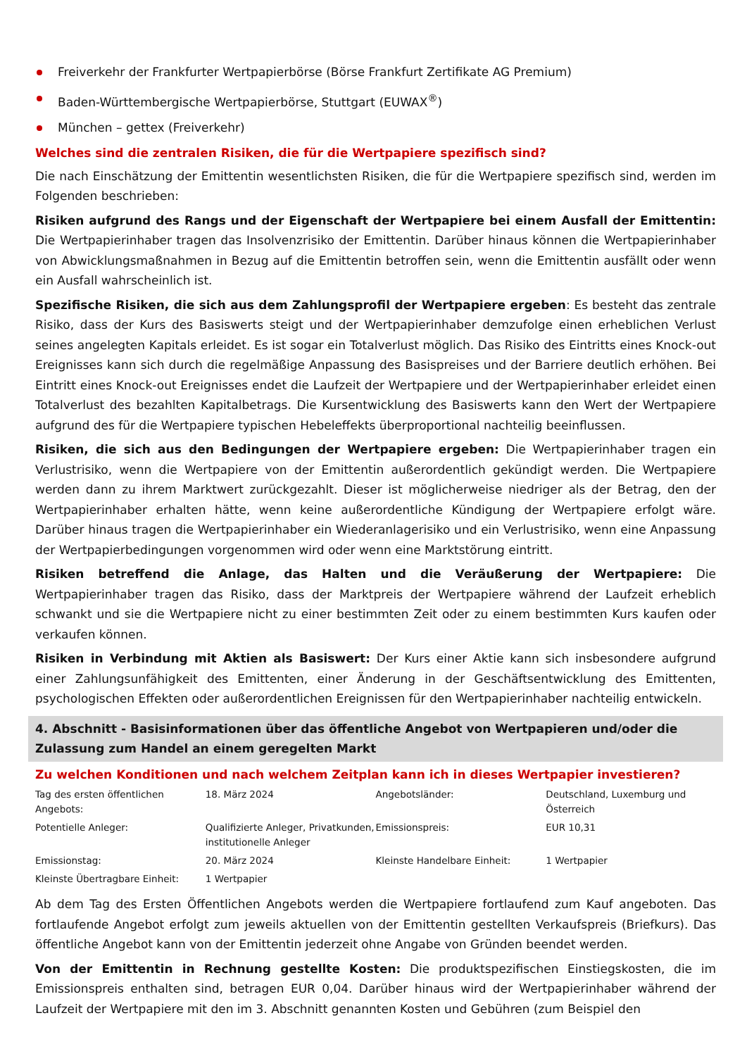Freiverkehr der Frankfurter Wertpapierbörse (Börse Frankfurt Zertifikate AG Premium)
Baden-Württembergische Wertpapierbörse, Stuttgart (EUWAX<sup>®</sup>)
München – gettex (Freiverkehr)
Welches sind die zentralen Risiken, die für die Wertpapiere spezifisch sind?
Die nach Einschätzung der Emittentin wesentlichsten Risiken, die für die Wertpapiere spezifisch sind, werden im Folgenden beschrieben:
Risiken aufgrund des Rangs und der Eigenschaft der Wertpapiere bei einem Ausfall der Emittentin: Die Wertpapierinhaber tragen das Insolvenzrisiko der Emittentin. Darüber hinaus können die Wertpapierinhaber von Abwicklungsmaßnahmen in Bezug auf die Emittentin betroffen sein, wenn die Emittentin ausfällt oder wenn ein Ausfall wahrscheinlich ist.
Spezifische Risiken, die sich aus dem Zahlungsprofil der Wertpapiere ergeben: Es besteht das zentrale Risiko, dass der Kurs des Basiswerts steigt und der Wertpapierinhaber demzufolge einen erheblichen Verlust seines angelegten Kapitals erleidet. Es ist sogar ein Totalverlust möglich. Das Risiko des Eintritts eines Knock-out Ereignisses kann sich durch die regelmäßige Anpassung des Basispreises und der Barriere deutlich erhöhen. Bei Eintritt eines Knock-out Ereignisses endet die Laufzeit der Wertpapiere und der Wertpapierinhaber erleidet einen Totalverlust des bezahlten Kapitalbetrags. Die Kursentwicklung des Basiswerts kann den Wert der Wertpapiere aufgrund des für die Wertpapiere typischen Hebeleffekts überproportional nachteilig beeinflussen.
Risiken, die sich aus den Bedingungen der Wertpapiere ergeben: Die Wertpapierinhaber tragen ein Verlustrisiko, wenn die Wertpapiere von der Emittentin außerordentlich gekündigt werden. Die Wertpapiere werden dann zu ihrem Marktwert zurückgezahlt. Dieser ist möglicherweise niedriger als der Betrag, den der Wertpapierinhaber erhalten hätte, wenn keine außerordentliche Kündigung der Wertpapiere erfolgt wäre. Darüber hinaus tragen die Wertpapierinhaber ein Wiederanlagerisiko und ein Verlustrisiko, wenn eine Anpassung der Wertpapierbedingungen vorgenommen wird oder wenn eine Marktstörung eintritt.
Risiken betreffend die Anlage, das Halten und die Veräußerung der Wertpapiere: Die Wertpapierinhaber tragen das Risiko, dass der Marktpreis der Wertpapiere während der Laufzeit erheblich schwankt und sie die Wertpapiere nicht zu einer bestimmten Zeit oder zu einem bestimmten Kurs kaufen oder verkaufen können.
Risiken in Verbindung mit Aktien als Basiswert: Der Kurs einer Aktie kann sich insbesondere aufgrund einer Zahlungsunfähigkeit des Emittenten, einer Änderung in der Geschäftsentwicklung des Emittenten, psychologischen Effekten oder außerordentlichen Ereignissen für den Wertpapierinhaber nachteilig entwickeln.
4. Abschnitt - Basisinformationen über das öffentliche Angebot von Wertpapieren und/oder die Zulassung zum Handel an einem geregelten Markt
Zu welchen Konditionen und nach welchem Zeitplan kann ich in dieses Wertpapier investieren?
| Tag des ersten öffentlichen Angebots: | 18. März 2024 | Angebotsländer: | Deutschland, Luxemburg und Österreich |
| Potentielle Anleger: | Qualifizierte Anleger, Privatkunden, institutionelle Anleger | Emissionspreis: | EUR 10,31 |
| Emissionstag: | 20. März 2024 | Kleinste Handelbare Einheit: | 1 Wertpapier |
| Kleinste Übertragbare Einheit: | 1 Wertpapier | | |
Ab dem Tag des Ersten Öffentlichen Angebots werden die Wertpapiere fortlaufend zum Kauf angeboten. Das fortlaufende Angebot erfolgt zum jeweils aktuellen von der Emittentin gestellten Verkaufspreis (Briefkurs). Das öffentliche Angebot kann von der Emittentin jederzeit ohne Angabe von Gründen beendet werden.
Von der Emittentin in Rechnung gestellte Kosten: Die produktspezifischen Einstiegskosten, die im Emissionspreis enthalten sind, betragen EUR 0,04. Darüber hinaus wird der Wertpapierinhaber während der Laufzeit der Wertpapiere mit den im 3. Abschnitt genannten Kosten und Gebühren (zum Beispiel den